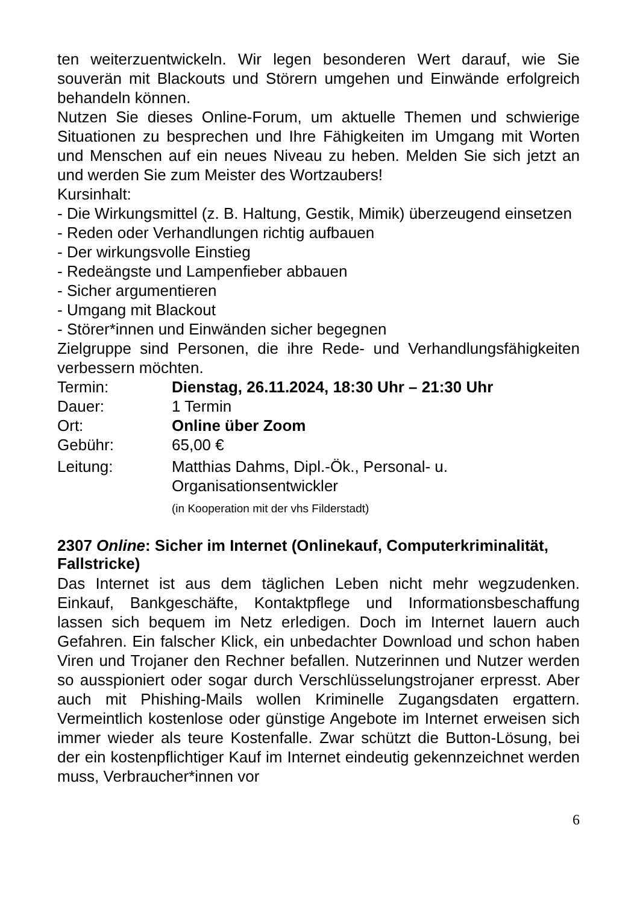ten weiterzuentwickeln. Wir legen besonderen Wert darauf, wie Sie souverän mit Blackouts und Störern umgehen und Einwände erfolgreich behandeln können.
Nutzen Sie dieses Online-Forum, um aktuelle Themen und schwierige Situationen zu besprechen und Ihre Fähigkeiten im Umgang mit Worten und Menschen auf ein neues Niveau zu heben. Melden Sie sich jetzt an und werden Sie zum Meister des Wortzaubers!
Kursinhalt:
- Die Wirkungsmittel (z. B. Haltung, Gestik, Mimik) überzeugend einsetzen
- Reden oder Verhandlungen richtig aufbauen
- Der wirkungsvolle Einstieg
- Redeängste und Lampenfieber abbauen
- Sicher argumentieren
- Umgang mit Blackout
- Störer*innen und Einwänden sicher begegnen
Zielgruppe sind Personen, die ihre Rede- und Verhandlungsfähigkeiten verbessern möchten.
Termin: Dienstag, 26.11.2024, 18:30 Uhr – 21:30 Uhr
Dauer: 1 Termin
Ort: Online über Zoom
Gebühr: 65,00 €
Leitung: Matthias Dahms, Dipl.-Ök., Personal- u. Organisationsentwickler
(in Kooperation mit der vhs Filderstadt)
2307 Online: Sicher im Internet (Onlinekauf, Computerkriminalität, Fallstricke)
Das Internet ist aus dem täglichen Leben nicht mehr wegzudenken. Einkauf, Bankgeschäfte, Kontaktpflege und Informationsbeschaffung lassen sich bequem im Netz erledigen. Doch im Internet lauern auch Gefahren. Ein falscher Klick, ein unbedachter Download und schon haben Viren und Trojaner den Rechner befallen. Nutzerinnen und Nutzer werden so ausspioniert oder sogar durch Verschlüsselungstrojaner erpresst. Aber auch mit Phishing-Mails wollen Kriminelle Zugangsdaten ergattern. Vermeintlich kostenlose oder günstige Angebote im Internet erweisen sich immer wieder als teure Kostenfalle. Zwar schützt die Button-Lösung, bei der ein kostenpflichtiger Kauf im Internet eindeutig gekennzeichnet werden muss, Verbraucher*innen vor
6